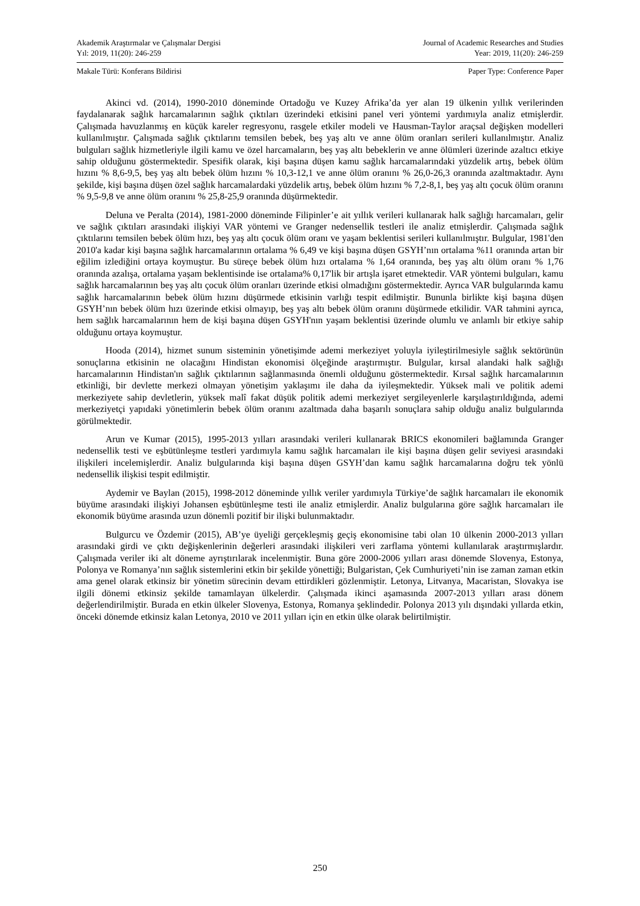Akademik Araştırmalar ve Çalışmalar Dergisi Journal of Academic Researches and Studies
Yıl: 2019, 11(20): 246-259 Year: 2019, 11(20): 246-259
Makale Türü: Konferans Bildirisi Paper Type: Conference Paper
Akinci vd. (2014), 1990-2010 döneminde Ortadoğu ve Kuzey Afrika’da yer alan 19 ülkenin yıllık verilerinden faydalanarak sağlık harcamalarının sağlık çıktıları üzerindeki etkisini panel veri yöntemi yardımıyla analiz etmişlerdir. Çalışmada havuzlanmış en küçük kareler regresyonu, rasgele etkiler modeli ve Hausman-Taylor araçsal değişken modelleri kullanılmıştır. Çalışmada sağlık çıktılarını temsilen bebek, beş yaş altı ve anne ölüm oranları serileri kullanılmıştır. Analiz bulguları sağlık hizmetleriyle ilgili kamu ve özel harcamaların, beş yaş altı bebeklerin ve anne ölümleri üzerinde azaltıcı etkiye sahip olduğunu göstermektedir. Spesifik olarak, kişi başına düşen kamu sağlık harcamalarındaki yüzdelik artış, bebek ölüm hızını % 8,6-9,5, beş yaş altı bebek ölüm hızını % 10,3-12,1 ve anne ölüm oranını % 26,0-26,3 oranında azaltmaktadır. Aynı şekilde, kişi başına düşen özel sağlık harcamalardaki yüzdelik artış, bebek ölüm hızını % 7,2-8,1, beş yaş altı çocuk ölüm oranını % 9,5-9,8 ve anne ölüm oranını % 25,8-25,9 oranında düşürmektedir.
Deluna ve Peralta (2014), 1981-2000 döneminde Filipinler’e ait yıllık verileri kullanarak halk sağlığı harcamaları, gelir ve sağlık çıktıları arasındaki ilişkiyi VAR yöntemi ve Granger nedensellik testleri ile analiz etmişlerdir. Çalışmada sağlık çıktılarını temsilen bebek ölüm hızı, beş yaş altı çocuk ölüm oranı ve yaşam beklentisi serileri kullanılmıştır. Bulgular, 1981'den 2010'a kadar kişi başına sağlık harcamalarının ortalama % 6,49 ve kişi başına düşen GSYH’nın ortalama %11 oranında artan bir eğilim izlediğini ortaya koymuştur. Bu süreçe bebek ölüm hızı ortalama % 1,64 oranında, beş yaş altı ölüm oranı % 1,76 oranında azalışa, ortalama yaşam beklentisinde ise ortalama% 0,17'lik bir artışla işaret etmektedir. VAR yöntemi bulguları, kamu sağlık harcamalarının beş yaş altı çocuk ölüm oranları üzerinde etkisi olmadığını göstermektedir. Ayrıca VAR bulgularında kamu sağlık harcamalarının bebek ölüm hızını düşürmede etkisinin varlığı tespit edilmiştir. Bununla birlikte kişi başına düşen GSYH’nın bebek ölüm hızı üzerinde etkisi olmayıp, beş yaş altı bebek ölüm oranını düşürmede etkilidir. VAR tahmini ayrıca, hem sağlık harcamalarının hem de kişi başına düşen GSYH'nın yaşam beklentisi üzerinde olumlu ve anlamlı bir etkiye sahip olduğunu ortaya koymuştur.
Hooda (2014), hizmet sunum sisteminin yönetişimde ademi merkeziyet yoluyla iyileştirilmesiyle sağlık sektörünün sonuçlarına etkisinin ne olacağını Hindistan ekonomisi ölçeğinde araştırmıştır. Bulgular, kırsal alandaki halk sağlığı harcamalarının Hindistan'ın sağlık çıktılarının sağlanmasında önemli olduğunu göstermektedir. Kırsal sağlık harcamalarının etkinliği, bir devlette merkezi olmayan yönetişim yaklaşımı ile daha da iyileşmektedir. Yüksek mali ve politik ademi merkeziyete sahip devletlerin, yüksek malî fakat düşük politik ademi merkeziyet sergileyenlerle karşılaştırıldığında, ademi merkeziyetçi yapıdaki yönetimlerin bebek ölüm oranını azaltmada daha başarılı sonuçlara sahip olduğu analiz bulgularında görülmektedir.
Arun ve Kumar (2015), 1995-2013 yılları arasındaki verileri kullanarak BRICS ekonomileri bağlamında Granger nedensellik testi ve eşbütünleşme testleri yardımıyla kamu sağlık harcamaları ile kişi başına düşen gelir seviyesi arasındaki ilişkileri incelemişlerdir. Analiz bulgularında kişi başına düşen GSYH’dan kamu sağlık harcamalarına doğru tek yönlü nedensellik ilişkisi tespit edilmiştir.
Aydemir ve Baylan (2015), 1998-2012 döneminde yıllık veriler yardımıyla Türkiye’de sağlık harcamaları ile ekonomik büyüme arasındaki ilişkiyi Johansen eşbütünleşme testi ile analiz etmişlerdir. Analiz bulgularına göre sağlık harcamaları ile ekonomik büyüme arasında uzun dönemli pozitif bir ilişki bulunmaktadır.
Bulgurcu ve Özdemir (2015), AB’ye üyeliği gerçekleşmiş geçiş ekonomisine tabi olan 10 ülkenin 2000-2013 yılları arasındaki girdi ve çıktı değişkenlerinin değerleri arasındaki ilişkileri veri zarflama yöntemi kullanılarak araştırmışlardır. Çalışmada veriler iki alt döneme ayrıştırılarak incelenmiştir. Buna göre 2000-2006 yılları arası dönemde Slovenya, Estonya, Polonya ve Romanya’nın sağlık sistemlerini etkin bir şekilde yönettiği; Bulgaristan, Çek Cumhuriyeti’nin ise zaman zaman etkin ama genel olarak etkinsiz bir yönetim sürecinin devam ettirdikleri gözlenmiştir. Letonya, Litvanya, Macaristan, Slovakya ise ilgili dönemi etkinsiz şekilde tamamlayan ülkelerdir. Çalışmada ikinci aşamasında 2007-2013 yılları arası dönem değerlendirilmiştir. Burada en etkin ülkeler Slovenya, Estonya, Romanya şeklindedir. Polonya 2013 yılı dışındaki yıllarda etkin, önceki dönemde etkinsiz kalan Letonya, 2010 ve 2011 yılları için en etkin ülke olarak belirtilmiştir.
250